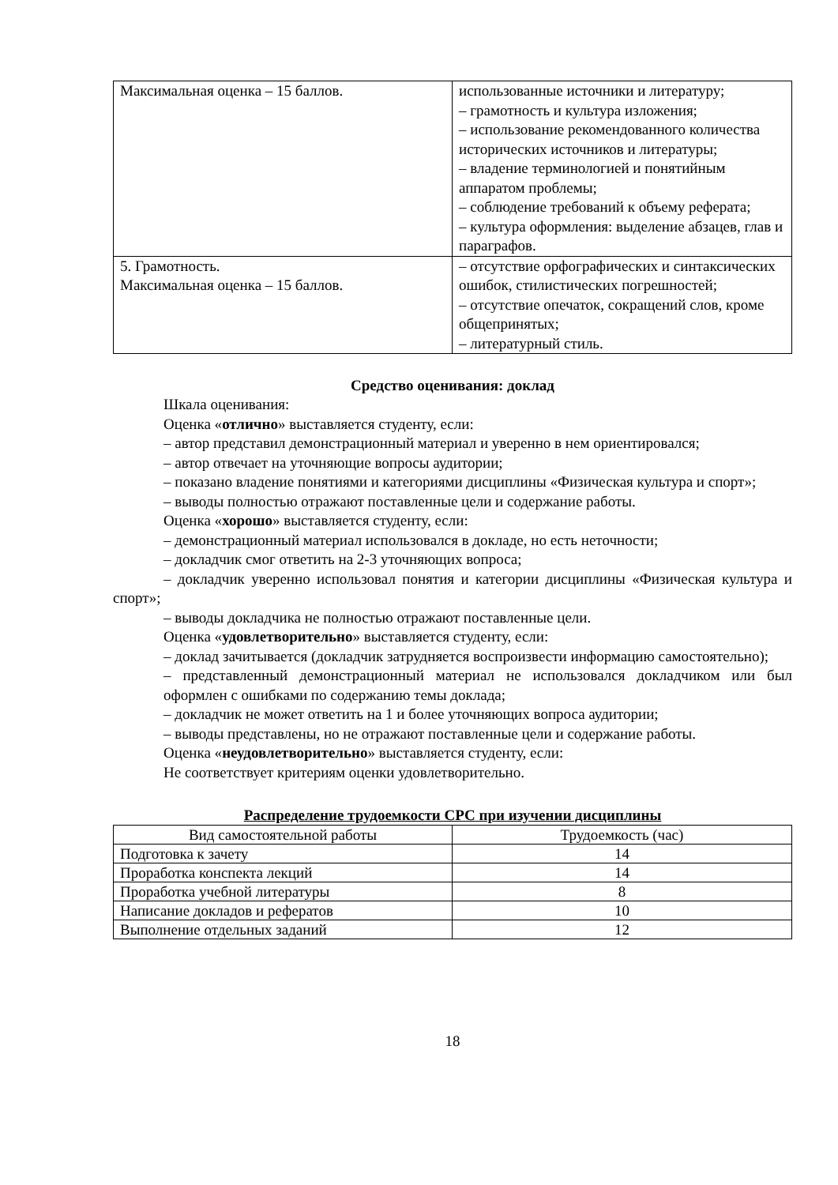| Максимальная оценка – 15 баллов. | использованные источники и литературу; – грамотность и культура изложения; – использование рекомендованного количества исторических источников и литературы; – владение терминологией и понятийным аппаратом проблемы; – соблюдение требований к объему реферата; – культура оформления: выделение абзацев, глав и параграфов. |
| 5. Грамотность. Максимальная оценка – 15 баллов. | – отсутствие орфографических и синтаксических ошибок, стилистических погрешностей; – отсутствие опечаток, сокращений слов, кроме общепринятых; – литературный стиль. |
Средство оценивания: доклад
Шкала оценивания:
Оценка «отлично» выставляется студенту, если:
– автор представил демонстрационный материал и уверенно в нем ориентировался;
– автор отвечает на уточняющие вопросы аудитории;
– показано владение понятиями и категориями дисциплины «Физическая культура и спорт»;
– выводы полностью отражают поставленные цели и содержание работы.
Оценка «хорошо» выставляется студенту, если:
– демонстрационный материал использовался в докладе, но есть неточности;
– докладчик смог ответить на 2-3 уточняющих вопроса;
– докладчик уверенно использовал понятия и категории дисциплины «Физическая культура и спорт»;
– выводы докладчика не полностью отражают поставленные цели.
Оценка «удовлетворительно» выставляется студенту, если:
– доклад зачитывается (докладчик затрудняется воспроизвести информацию самостоятельно);
– представленный демонстрационный материал не использовался докладчиком или был оформлен с ошибками по содержанию темы доклада;
– докладчик не может ответить на 1 и более уточняющих вопроса аудитории;
– выводы представлены, но не отражают поставленные цели и содержание работы.
Оценка «неудовлетворительно» выставляется студенту, если:
Не соответствует критериям оценки удовлетворительно.
Распределение трудоемкости СРС при изучении дисциплины
| Вид самостоятельной работы | Трудоемкость (час) |
| Подготовка к зачету | 14 |
| Проработка конспекта лекций | 14 |
| Проработка учебной литературы | 8 |
| Написание докладов и рефератов | 10 |
| Выполнение отдельных заданий | 12 |
18